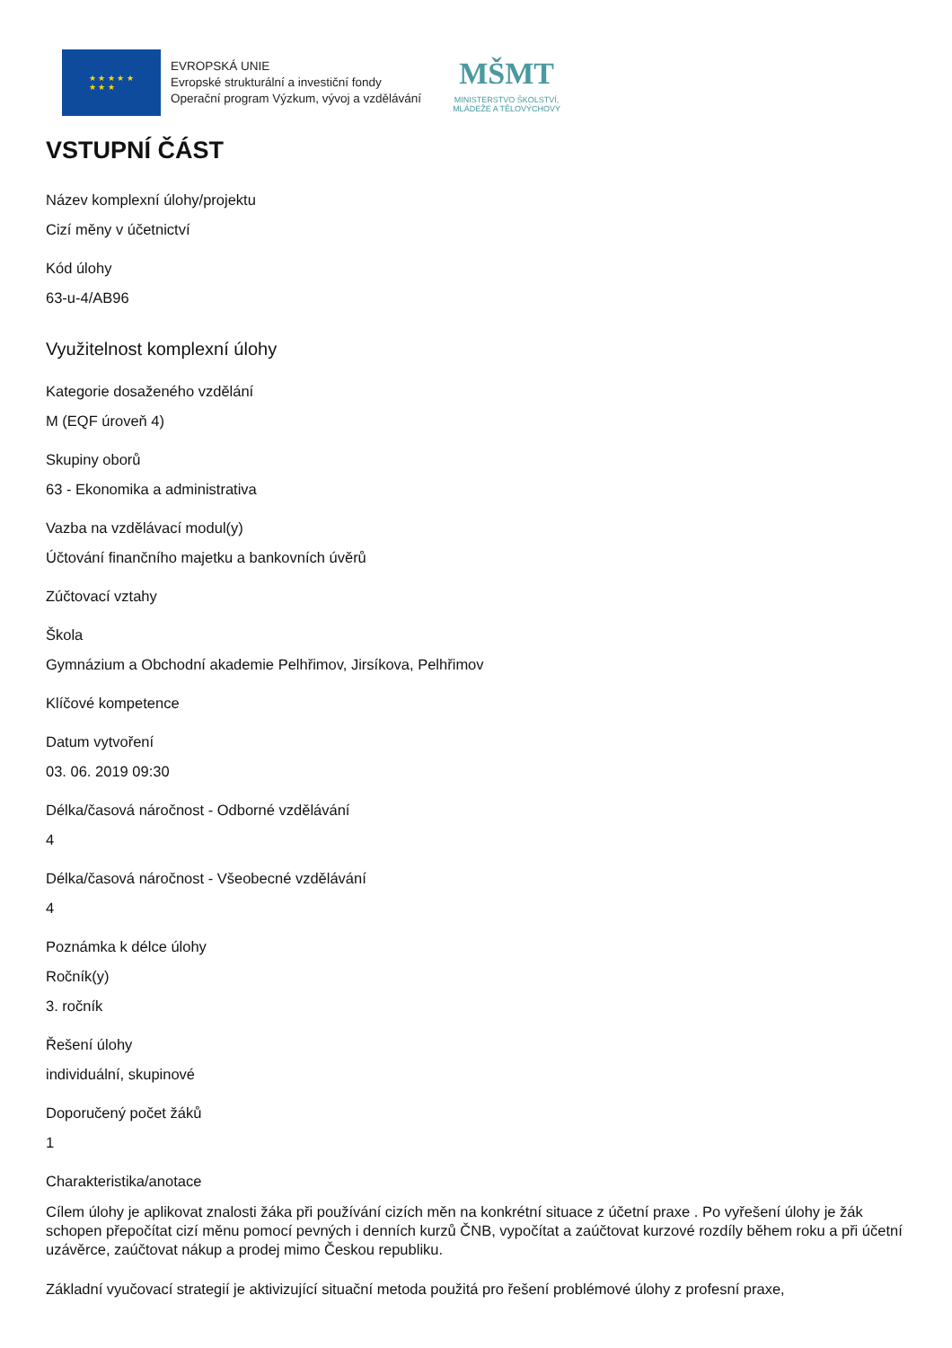★ ★ ★ ★ ★
★ ★ ★
EVROPSKÁ UNIE
Evropské strukturální a investiční fondy
Operační program Výzkum, vývoj a vzdělávání
MŠMT
MINISTERSTVO ŠKOLSTVÍ,
MLÁDEŽE A TĚLOVÝCHOVY
VSTUPNÍ ČÁST
Název komplexní úlohy/projektu
Cizí měny v účetnictví
Kód úlohy
63-u-4/AB96
Využitelnost komplexní úlohy
Kategorie dosaženého vzdělání
M (EQF úroveň 4)
Skupiny oborů
63 - Ekonomika a administrativa
Vazba na vzdělávací modul(y)
Účtování finančního majetku a bankovních úvěrů
Zúčtovací vztahy
Škola
Gymnázium a Obchodní akademie Pelhřimov, Jirsíkova, Pelhřimov
Klíčové kompetence
Datum vytvoření
03. 06. 2019 09:30
Délka/časová náročnost - Odborné vzdělávání
4
Délka/časová náročnost - Všeobecné vzdělávání
4
Poznámka k délce úlohy
Ročník(y)
3. ročník
Řešení úlohy
individuální, skupinové
Doporučený počet žáků
1
Charakteristika/anotace
Cílem úlohy je aplikovat znalosti žáka při používání cizích měn na konkrétní situace z účetní praxe . Po vyřešení úlohy je žák schopen přepočítat cizí měnu pomocí pevných i denních kurzů ČNB, vypočítat a zaúčtovat kurzové rozdíly během roku a při účetní uzávěrce, zaúčtovat nákup a prodej mimo Českou republiku.
Základní vyučovací strategií je aktivizující situační metoda použitá pro řešení problémové úlohy z profesní praxe,